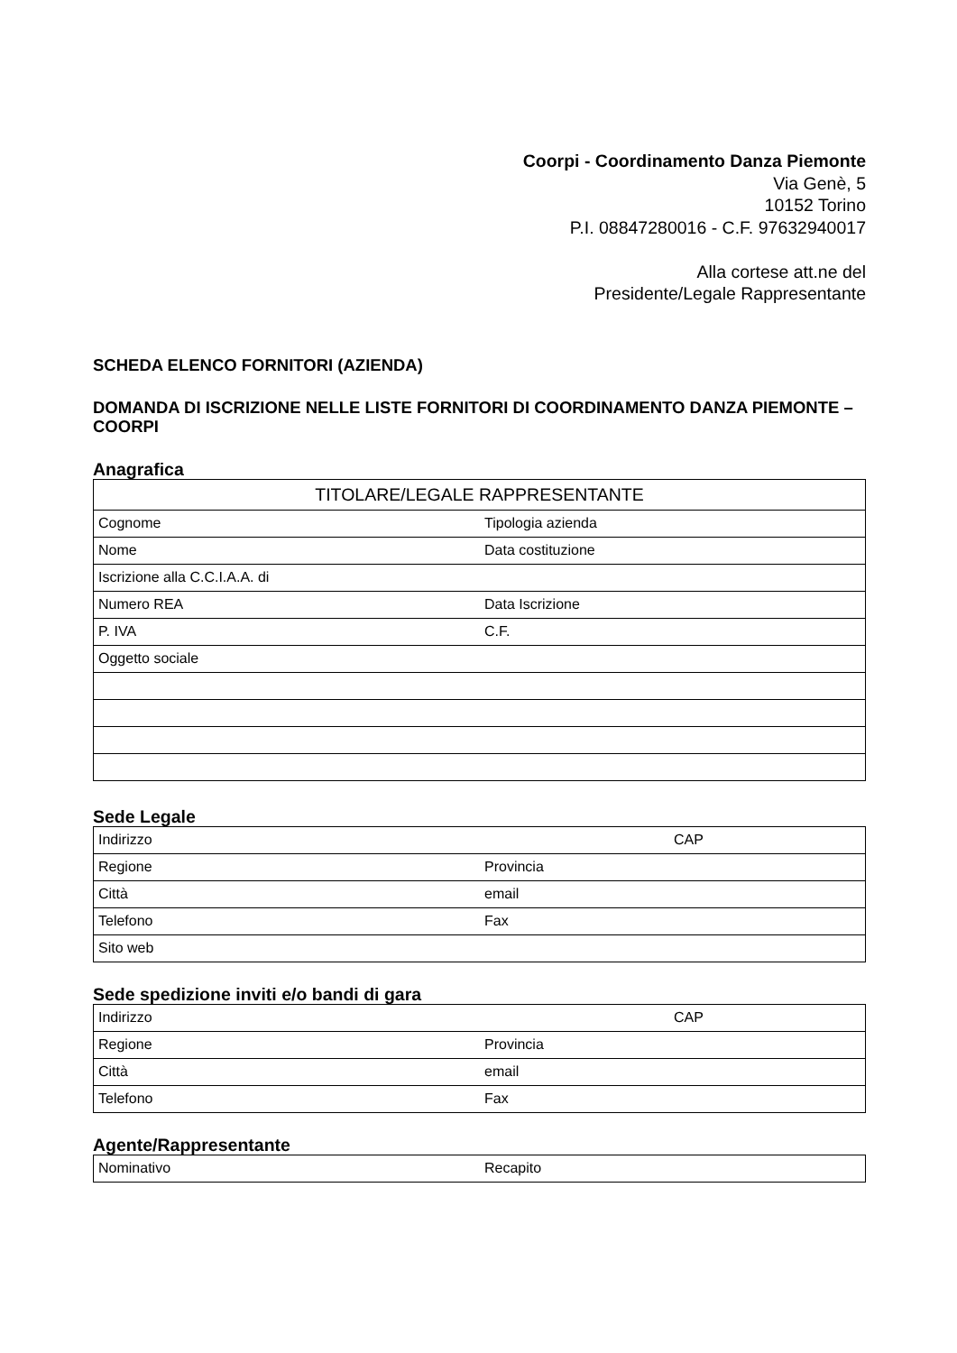Coorpi - Coordinamento Danza Piemonte
Via Genè, 5
10152 Torino
P.I. 08847280016 - C.F. 97632940017
Alla cortese att.ne del
Presidente/Legale Rappresentante
SCHEDA ELENCO FORNITORI (AZIENDA)
DOMANDA DI ISCRIZIONE NELLE LISTE FORNITORI DI COORDINAMENTO DANZA PIEMONTE – COORPI
Anagrafica
| TITOLARE/LEGALE RAPPRESENTANTE | |
| Cognome | Tipologia azienda |
| Nome | Data costituzione |
| Iscrizione alla C.C.I.A.A. di | |
| Numero REA | Data Iscrizione |
| P. IVA | C.F. |
| Oggetto sociale | |
Sede Legale
| Indirizzo | | CAP |
| Regione | Provincia | |
| Città | email | |
| Telefono | Fax | |
| Sito web | | |
Sede spedizione inviti e/o bandi di gara
| Indirizzo | | CAP |
| Regione | Provincia | |
| Città | email | |
| Telefono | Fax | |
Agente/Rappresentante
| Nominativo | Recapito |